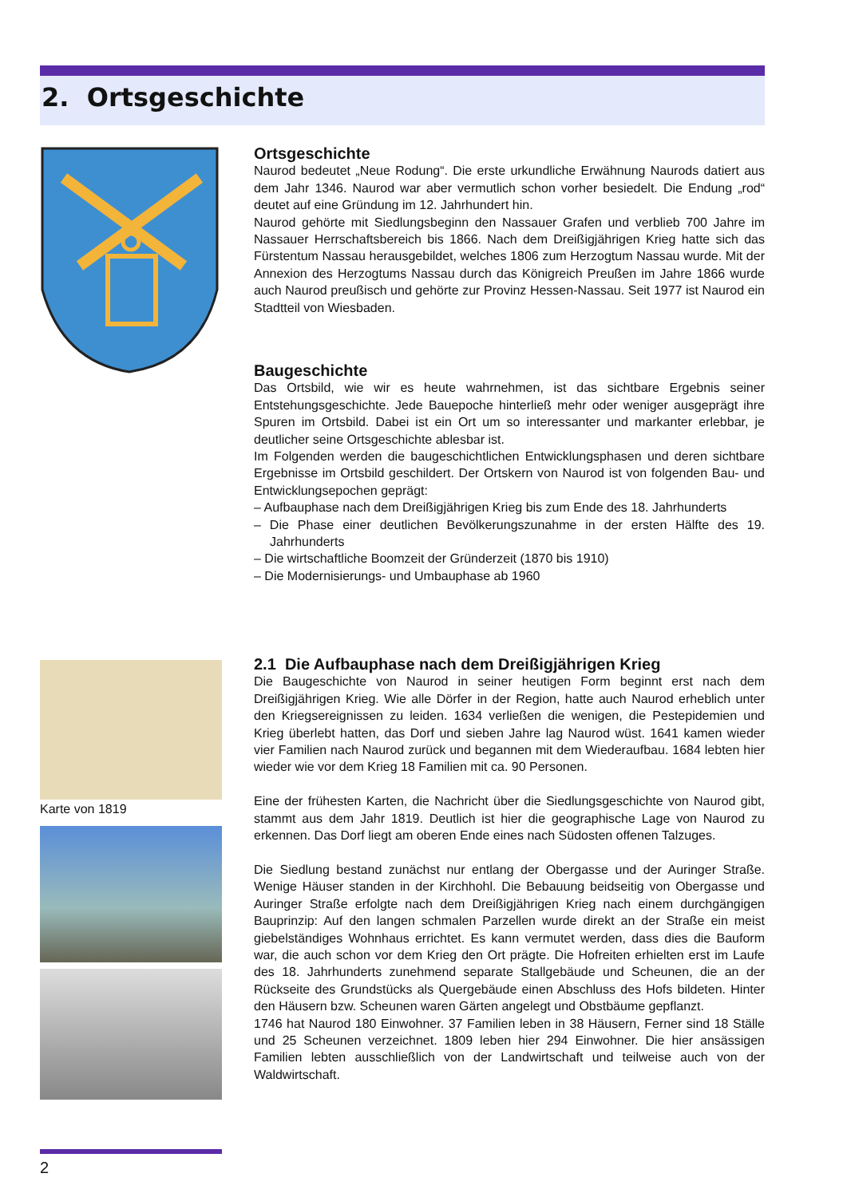2. Ortsgeschichte
Ortsgeschichte
Naurod bedeutet „Neue Rodung“. Die erste urkundliche Erwähnung Naurods datiert aus dem Jahr 1346. Naurod war aber vermutlich schon vorher besiedelt. Die Endung „rod“ deutet auf eine Gründung im 12. Jahrhundert hin.
Naurod gehörte mit Siedlungsbeginn den Nassauer Grafen und verblieb 700 Jahre im Nassauer Herrschaftsbereich bis 1866. Nach dem Dreißigjährigen Krieg hatte sich das Fürstentum Nassau herausgebildet, welches 1806 zum Herzogtum Nassau wurde. Mit der Annexion des Herzogtums Nassau durch das Königreich Preußen im Jahre 1866 wurde auch Naurod preußisch und gehörte zur Provinz Hessen-Nassau. Seit 1977 ist Naurod ein Stadtteil von Wiesbaden.
Baugeschichte
Das Ortsbild, wie wir es heute wahrnehmen, ist das sichtbare Ergebnis seiner Entstehungsgeschichte. Jede Bauepoche hinterließ mehr oder weniger ausgeprägt ihre Spuren im Ortsbild. Dabei ist ein Ort um so interessanter und markanter erlebbar, je deutlicher seine Ortsgeschichte ablesbar ist.
Im Folgenden werden die baugeschichtlichen Entwicklungsphasen und deren sichtbare Ergebnisse im Ortsbild geschildert. Der Ortskern von Naurod ist von folgenden Bau- und Entwicklungsepochen geprägt:
– Aufbauphase nach dem Dreißigjährigen Krieg bis zum Ende des 18. Jahrhunderts
– Die Phase einer deutlichen Bevölkerungszunahme in der ersten Hälfte des 19. Jahrhunderts
– Die wirtschaftliche Boomzeit der Gründerzeit (1870 bis 1910)
– Die Modernisierungs- und Umbauphase ab 1960
Karte von 1819
2.1 Die Aufbauphase nach dem Dreißigjährigen Krieg
Die Baugeschichte von Naurod in seiner heutigen Form beginnt erst nach dem Dreißigjährigen Krieg. Wie alle Dörfer in der Region, hatte auch Naurod erheblich unter den Kriegsereignissen zu leiden. 1634 verließen die wenigen, die Pestepidemien und Krieg überlebt hatten, das Dorf und sieben Jahre lag Naurod wüst. 1641 kamen wieder vier Familien nach Naurod zurück und begannen mit dem Wiederaufbau. 1684 lebten hier wieder wie vor dem Krieg 18 Familien mit ca. 90 Personen.
Eine der frühesten Karten, die Nachricht über die Siedlungsgeschichte von Naurod gibt, stammt aus dem Jahr 1819. Deutlich ist hier die geographische Lage von Naurod zu erkennen. Das Dorf liegt am oberen Ende eines nach Südosten offenen Talzuges.
Die Siedlung bestand zunächst nur entlang der Obergasse und der Auringer Straße. Wenige Häuser standen in der Kirchhohl. Die Bebauung beidseitig von Obergasse und Auringer Straße erfolgte nach dem Dreißigjährigen Krieg nach einem durchgängigen Bauprinzip: Auf den langen schmalen Parzellen wurde direkt an der Straße ein meist giebelständiges Wohnhaus errichtet. Es kann vermutet werden, dass dies die Bauform war, die auch schon vor dem Krieg den Ort prägte. Die Hofreiten erhielten erst im Laufe des 18. Jahrhunderts zunehmend separate Stallgebäude und Scheunen, die an der Rückseite des Grundstücks als Quergebäude einen Abschluss des Hofs bildeten. Hinter den Häusern bzw. Scheunen waren Gärten angelegt und Obstbäume gepflanzt.
1746 hat Naurod 180 Einwohner. 37 Familien leben in 38 Häusern, Ferner sind 18 Ställe und 25 Scheunen verzeichnet. 1809 leben hier 294 Einwohner. Die hier ansässigen Familien lebten ausschließlich von der Landwirtschaft und teilweise auch von der Waldwirtschaft.
2